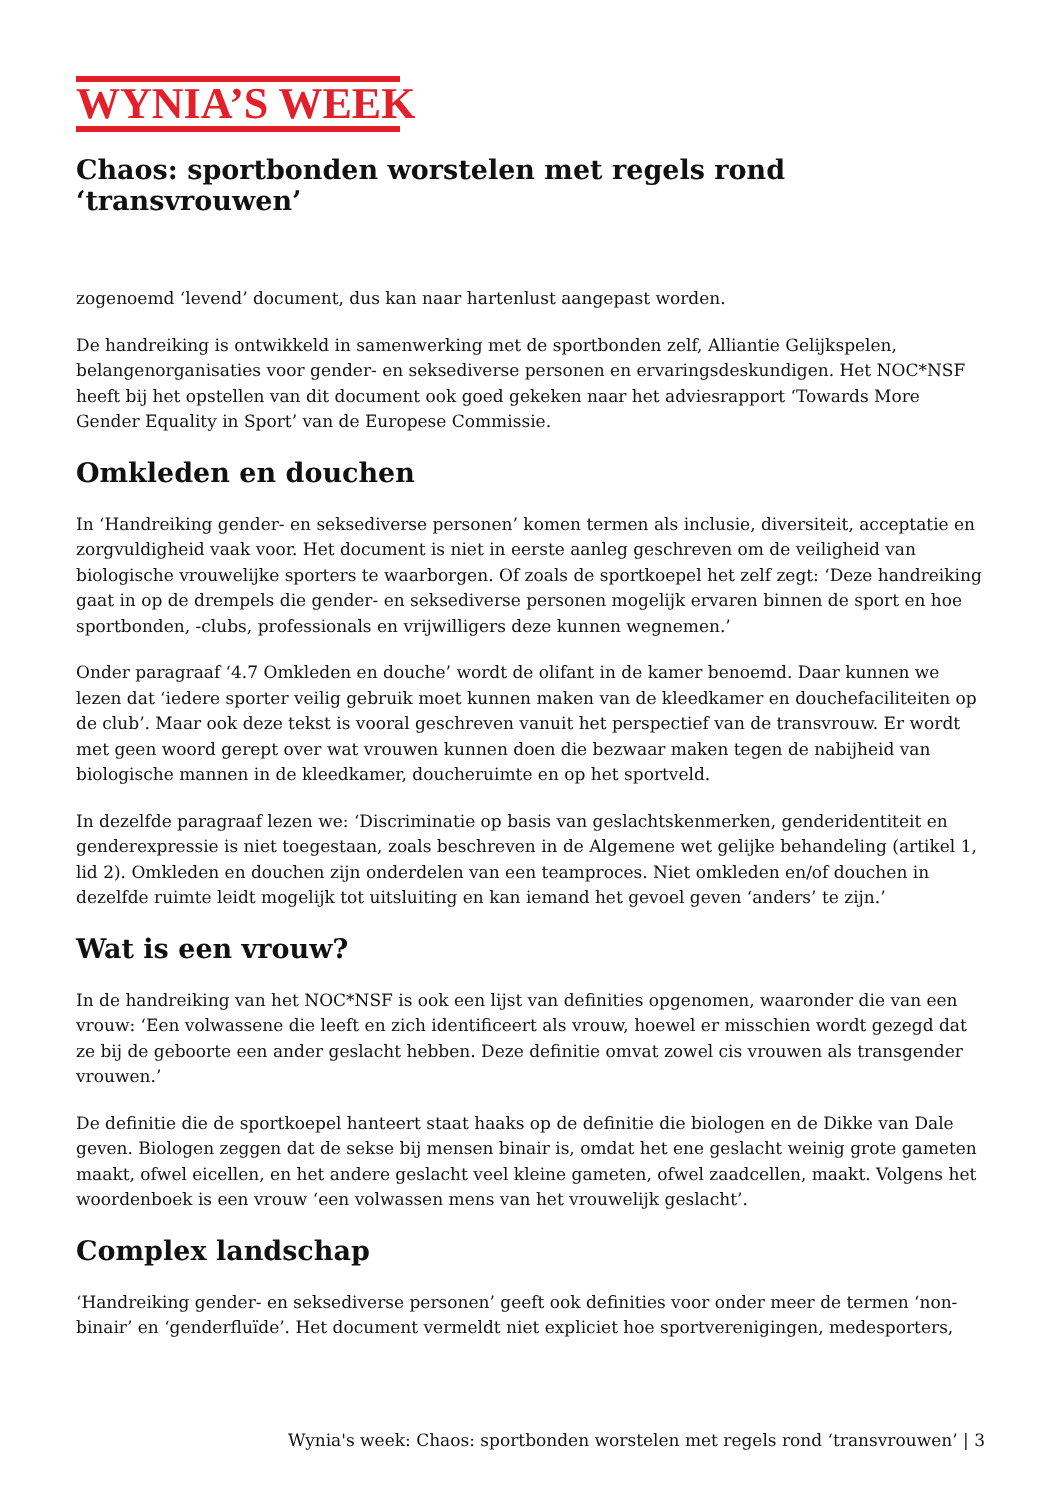WYNIA’S WEEK
Chaos: sportbonden worstelen met regels rond ‘transvrouwen’
zogenoemd ‘levend’ document, dus kan naar hartenlust aangepast worden.
De handreiking is ontwikkeld in samenwerking met de sportbonden zelf, Alliantie Gelijkspelen, belangenorganisaties voor gender- en seksediverse personen en ervaringsdeskundigen. Het NOC*NSF heeft bij het opstellen van dit document ook goed gekeken naar het adviesrapport ‘Towards More Gender Equality in Sport’ van de Europese Commissie.
Omkleden en douchen
In ‘Handreiking gender- en seksediverse personen’ komen termen als inclusie, diversiteit, acceptatie en zorgvuldigheid vaak voor. Het document is niet in eerste aanleg geschreven om de veiligheid van biologische vrouwelijke sporters te waarborgen. Of zoals de sportkoepel het zelf zegt: ‘Deze handreiking gaat in op de drempels die gender- en seksediverse personen mogelijk ervaren binnen de sport en hoe sportbonden, -clubs, professionals en vrijwilligers deze kunnen wegnemen.’
Onder paragraaf ‘4.7 Omkleden en douche’ wordt de olifant in de kamer benoemd. Daar kunnen we lezen dat ‘iedere sporter veilig gebruik moet kunnen maken van de kleedkamer en douchefaciliteiten op de club’. Maar ook deze tekst is vooral geschreven vanuit het perspectief van de transvrouw. Er wordt met geen woord gerept over wat vrouwen kunnen doen die bezwaar maken tegen de nabijheid van biologische mannen in de kleedkamer, doucheruimte en op het sportveld.
In dezelfde paragraaf lezen we: ‘Discriminatie op basis van geslachtskenmerken, genderidentiteit en genderexpressie is niet toegestaan, zoals beschreven in de Algemene wet gelijke behandeling (artikel 1, lid 2). Omkleden en douchen zijn onderdelen van een teamproces. Niet omkleden en/of douchen in dezelfde ruimte leidt mogelijk tot uitsluiting en kan iemand het gevoel geven ‘anders’ te zijn.’
Wat is een vrouw?
In de handreiking van het NOC*NSF is ook een lijst van definities opgenomen, waaronder die van een vrouw: ‘Een volwassene die leeft en zich identificeert als vrouw, hoewel er misschien wordt gezegd dat ze bij de geboorte een ander geslacht hebben. Deze definitie omvat zowel cis vrouwen als transgender vrouwen.’
De definitie die de sportkoepel hanteert staat haaks op de definitie die biologen en de Dikke van Dale geven. Biologen zeggen dat de sekse bij mensen binair is, omdat het ene geslacht weinig grote gameten maakt, ofwel eicellen, en het andere geslacht veel kleine gameten, ofwel zaadcellen, maakt. Volgens het woordenboek is een vrouw ‘een volwassen mens van het vrouwelijk geslacht’.
Complex landschap
‘Handreiking gender- en seksediverse personen’ geeft ook definities voor onder meer de termen ‘non-binair’ en ‘genderfluïde’. Het document vermeldt niet expliciet hoe sportverenigingen, medesporters,
Wynia's week: Chaos: sportbonden worstelen met regels rond ‘transvrouwen’ | 3